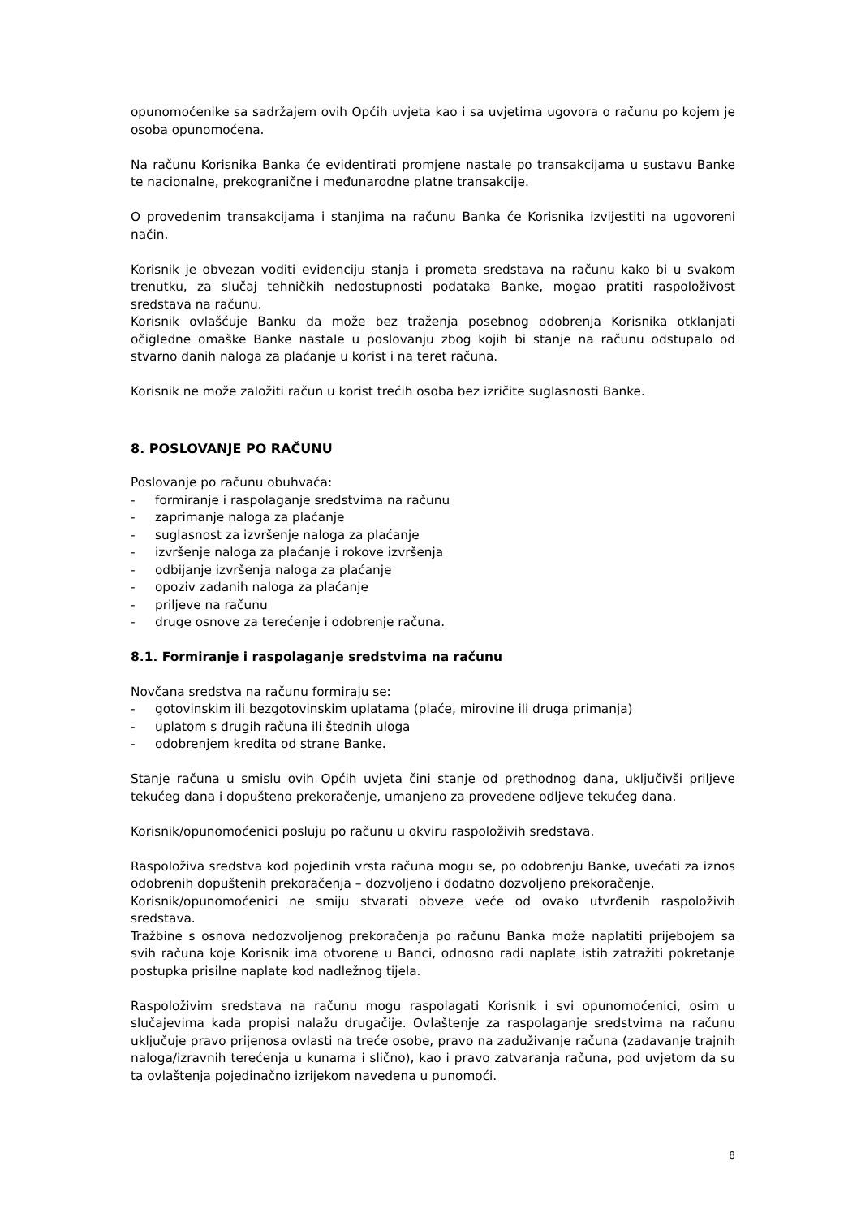opunomoćenike sa sadržajem ovih Općih uvjeta kao i sa uvjetima ugovora o računu po kojem je osoba opunomoćena.
Na računu Korisnika Banka će evidentirati promjene nastale po transakcijama u sustavu Banke te nacionalne, prekogranične i međunarodne platne transakcije.
O provedenim transakcijama i stanjima na računu Banka će Korisnika izvijestiti na ugovoreni način.
Korisnik je obvezan voditi evidenciju stanja i prometa sredstava na računu kako bi u svakom trenutku, za slučaj tehničkih nedostupnosti podataka Banke, mogao pratiti raspoloživost sredstava na računu.
Korisnik ovlašćuje Banku da može bez traženja posebnog odobrenja Korisnika otklanjati očigledne omaške Banke nastale u poslovanju zbog kojih bi stanje na računu odstupalo od stvarno danih naloga za plaćanje u korist i na teret računa.
Korisnik ne može založiti račun u korist trećih osoba bez izričite suglasnosti Banke.
8. POSLOVANJE PO RAČUNU
Poslovanje po računu obuhvaća:
- formiranje i raspolaganje sredstvima na računu
- zaprimanje naloga za plaćanje
- suglasnost za izvršenje naloga za plaćanje
- izvršenje naloga za plaćanje i rokove izvršenja
- odbijanje izvršenja naloga za plaćanje
- opoziv zadanih naloga za plaćanje
- priljeve na računu
- druge osnove za terećenje i odobrenje računa.
8.1. Formiranje i raspolaganje sredstvima na računu
Novčana sredstva na računu formiraju se:
- gotovinskim ili bezgotovinskim uplatama (plaće, mirovine ili druga primanja)
- uplatom s drugih računa ili štednih uloga
- odobrenjem kredita od strane Banke.
Stanje računa u smislu ovih Općih uvjeta čini stanje od prethodnog dana, uključivši priljeve tekućeg dana i dopušteno prekoračenje, umanjeno za provedene odljeve tekućeg dana.
Korisnik/opunomoćenici posluju po računu u okviru raspoloživih sredstava.
Raspoloživa sredstva kod pojedinih vrsta računa mogu se, po odobrenju Banke, uvećati za iznos odobrenih dopuštenih prekoračenja – dozvoljeno i dodatno dozvoljeno prekoračenje.
Korisnik/opunomoćenici ne smiju stvarati obveze veće od ovako utvrđenih raspoloživih sredstava.
Tražbine s osnova nedozvoljenog prekoračenja po računu Banka može naplatiti prijebojem sa svih računa koje Korisnik ima otvorene u Banci, odnosno radi naplate istih zatražiti pokretanje postupka prisilne naplate kod nadležnog tijela.
Raspoloživim sredstava na računu mogu raspolagati Korisnik i svi opunomoćenici, osim u slučajevima kada propisi nalažu drugačije. Ovlaštenje za raspolaganje sredstvima na računu uključuje pravo prijenosa ovlasti na treće osobe, pravo na zaduživanje računa (zadavanje trajnih naloga/izravnih terećenja u kunama i slično), kao i pravo zatvaranja računa, pod uvjetom da su ta ovlaštenja pojedinačno izrijekom navedena u punomoći.
8